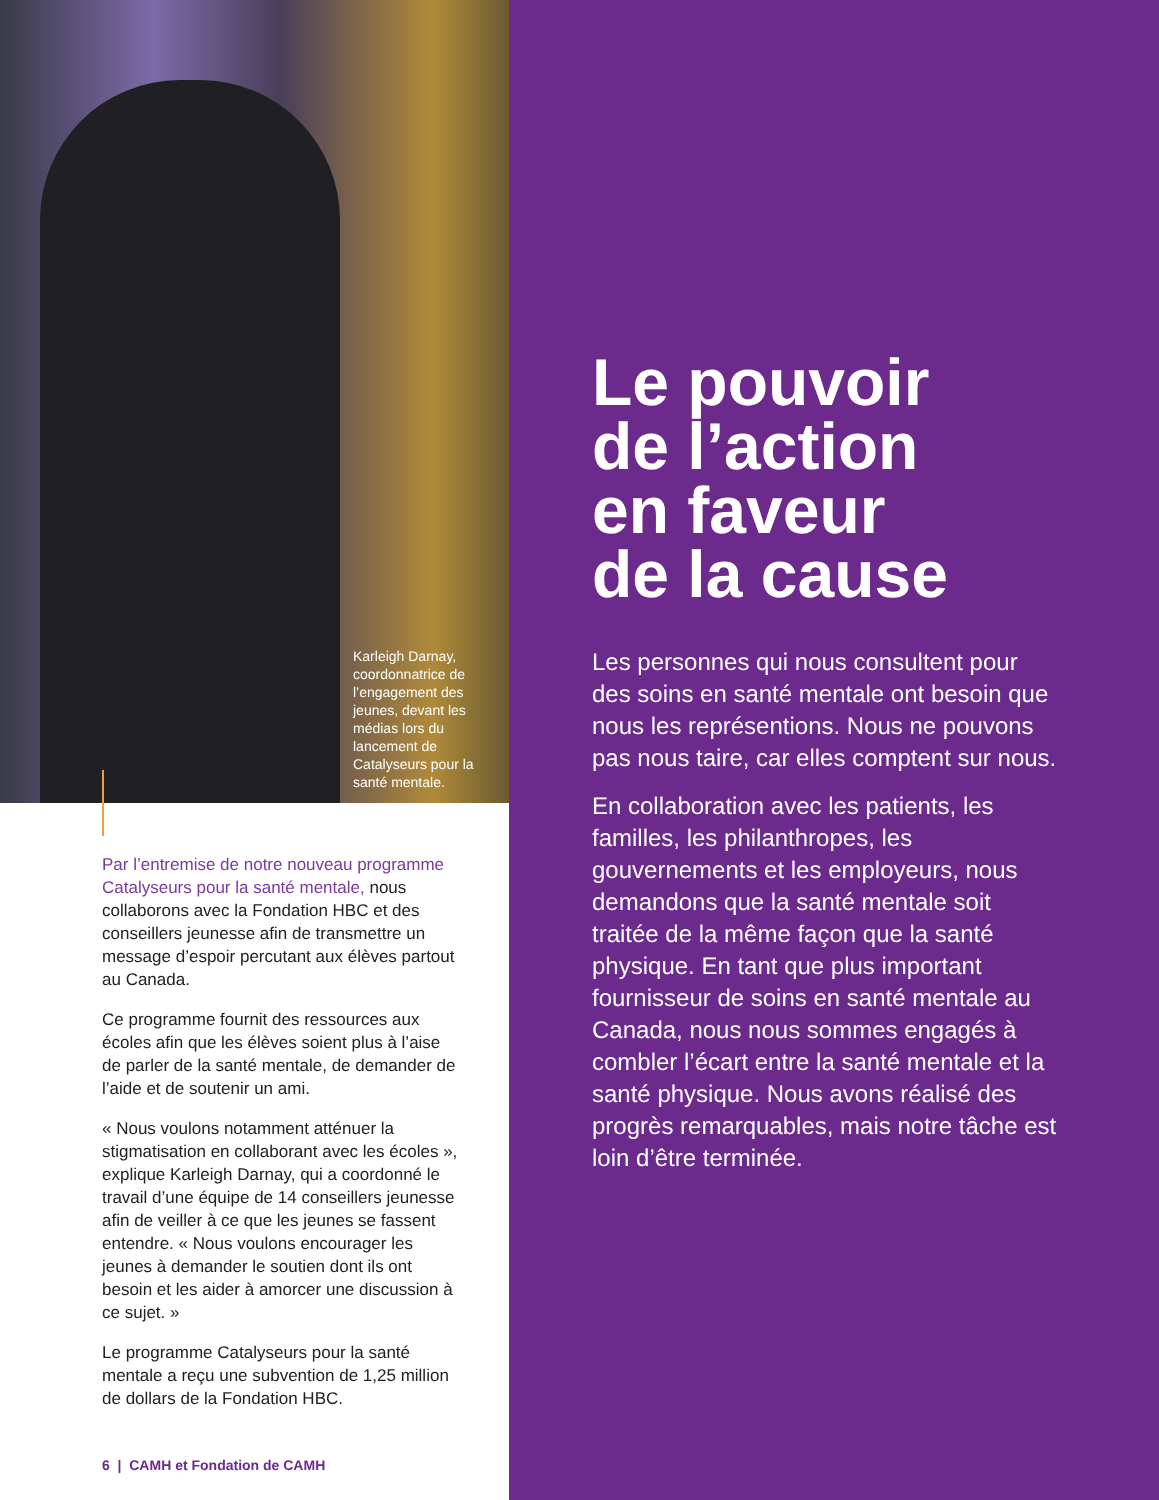Karleigh Darnay, coordonnatrice de l’engagement des jeunes, devant les médias lors du lancement de Catalyseurs pour la santé mentale.
Par l’entremise de notre nouveau programme Catalyseurs pour la santé mentale, nous collaborons avec la Fondation HBC et des conseillers jeunesse afin de transmettre un message d’espoir percutant aux élèves partout au Canada.
Ce programme fournit des ressources aux écoles afin que les élèves soient plus à l’aise de parler de la santé mentale, de demander de l’aide et de soutenir un ami.
« Nous voulons notamment atténuer la stigmatisation en collaborant avec les écoles », explique Karleigh Darnay, qui a coordonné le travail d’une équipe de 14 conseillers jeunesse afin de veiller à ce que les jeunes se fassent entendre. « Nous voulons encourager les jeunes à demander le soutien dont ils ont besoin et les aider à amorcer une discussion à ce sujet. »
Le programme Catalyseurs pour la santé mentale a reçu une subvention de 1,25 million de dollars de la Fondation HBC.
6 | CAMH et Fondation de CAMH
Le pouvoir
de l’action
en faveur
de la cause
Les personnes qui nous consultent pour des soins en santé mentale ont besoin que nous les représentions. Nous ne pouvons pas nous taire, car elles comptent sur nous.
En collaboration avec les patients, les familles, les philanthropes, les gouvernements et les employeurs, nous demandons que la santé mentale soit traitée de la même façon que la santé physique. En tant que plus important fournisseur de soins en santé mentale au Canada, nous nous sommes engagés à combler l’écart entre la santé mentale et la santé physique. Nous avons réalisé des progrès remarquables, mais notre tâche est loin d’être terminée.